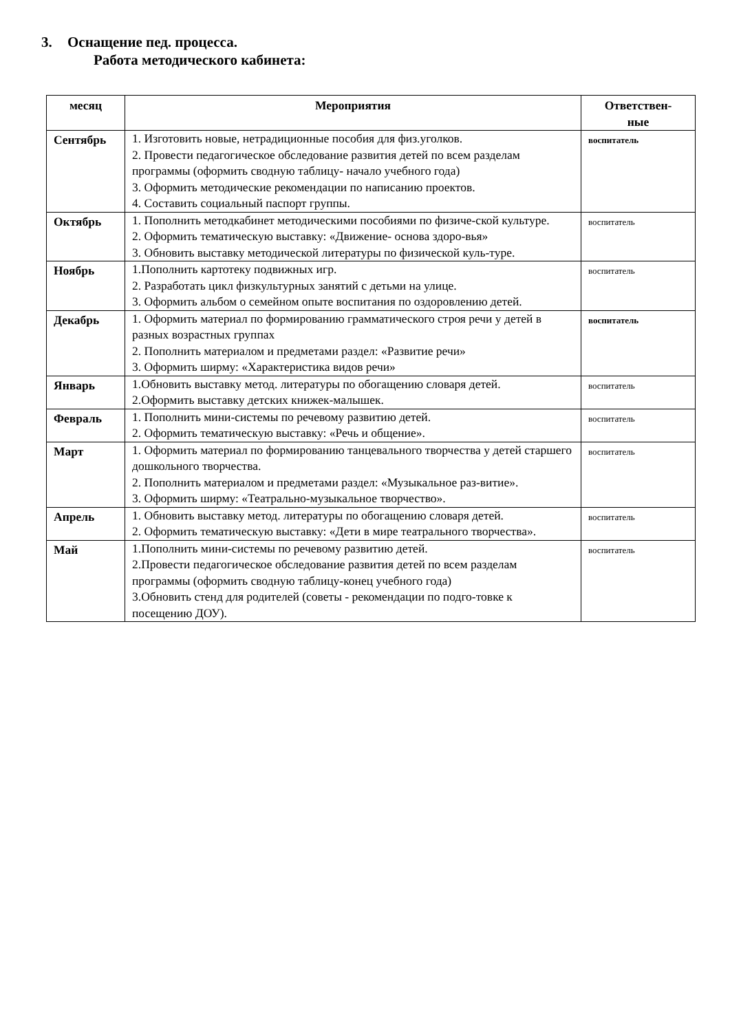3. Оснащение пед. процесса.
Работа методического кабинета:
| месяц | Мероприятия | Ответствен- ные |
| --- | --- | --- |
| Сентябрь | 1. Изготовить новые, нетрадиционные пособия для физ.уголков. 2. Провести педагогическое обследование развития детей по всем разделам программы (оформить сводную таблицу- начало учебного года) 3. Оформить методические рекомендации по написанию проектов. 4. Составить социальный паспорт группы. | воспитатель |
| Октябрь | 1. Пополнить методкабинет методическими пособиями по физиче-ской культуре. 2. Оформить тематическую выставку: «Движение- основа здоро-вья» 3. Обновить выставку методической литературы по физической куль-туре. | воспитатель |
| Ноябрь | 1.Пополнить картотеку подвижных игр. 2. Разработать цикл физкультурных занятий с детьми на улице. 3. Оформить альбом о семейном опыте воспитания по оздоровлению детей. | воспитатель |
| Декабрь | 1. Оформить материал по формированию грамматического строя речи у детей в разных возрастных группах 2. Пополнить материалом и предметами раздел: «Развитие речи» 3. Оформить ширму: «Характеристика видов речи» | воспитатель |
| Январь | 1.Обновить выставку метод. литературы по обогащению словаря детей. 2.Оформить выставку детских книжек-малышек. | воспитатель |
| Февраль | 1. Пополнить мини-системы по речевому развитию детей. 2. Оформить тематическую выставку: «Речь и общение». | воспитатель |
| Март | 1. Оформить материал по формированию танцевального творчества у детей старшего дошкольного творчества. 2. Пополнить материалом и предметами раздел: «Музыкальное раз-витие». 3. Оформить ширму: «Театрально-музыкальное творчество». | воспитатель |
| Апрель | 1. Обновить выставку метод. литературы по обогащению словаря детей. 2. Оформить тематическую выставку: «Дети в мире театрального творчества». | воспитатель |
| Май | 1.Пополнить мини-системы по речевому развитию детей. 2.Провести педагогическое обследование развития детей по всем разделам программы (оформить сводную таблицу-конец учебного года) 3.Обновить стенд для родителей (советы - рекомендации по подго-товке к посещению ДОУ). | воспитатель |